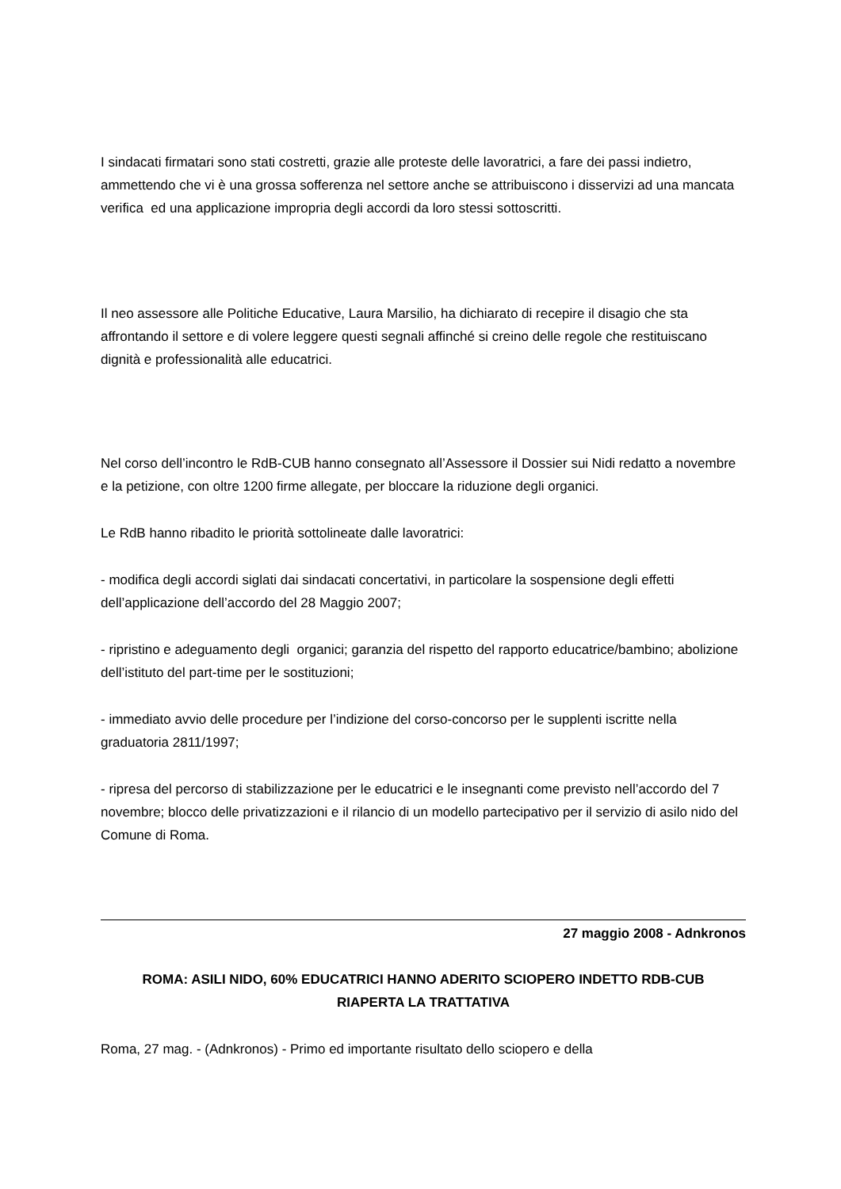I sindacati firmatari sono stati costretti, grazie alle proteste delle lavoratrici, a fare dei passi indietro, ammettendo che vi è una grossa sofferenza nel settore anche se attribuiscono i disservizi ad una mancata verifica ed una applicazione impropria degli accordi da loro stessi sottoscritti.
Il neo assessore alle Politiche Educative, Laura Marsilio, ha dichiarato di recepire il disagio che sta affrontando il settore e di volere leggere questi segnali affinché si creino delle regole che restituiscano dignità e professionalità alle educatrici.
Nel corso dell’incontro le RdB-CUB hanno consegnato all’Assessore il Dossier sui Nidi redatto a novembre e la petizione, con oltre 1200 firme allegate, per bloccare la riduzione degli organici.
Le RdB hanno ribadito le priorità sottolineate dalle lavoratrici:
- modifica degli accordi siglati dai sindacati concertativi, in particolare la sospensione degli effetti dell’applicazione dell’accordo del 28 Maggio 2007;
- ripristino e adeguamento degli organici; garanzia del rispetto del rapporto educatrice/bambino; abolizione dell’istituto del part-time per le sostituzioni;
- immediato avvio delle procedure per l’indizione del corso-concorso per le supplenti iscritte nella graduatoria 2811/1997;
- ripresa del percorso di stabilizzazione per le educatrici e le insegnanti come previsto nell’accordo del 7 novembre; blocco delle privatizzazioni e il rilancio di un modello partecipativo per il servizio di asilo nido del Comune di Roma.
27 maggio 2008 - Adnkronos
ROMA: ASILI NIDO, 60% EDUCATRICI HANNO ADERITO SCIOPERO INDETTO RDB-CUB
RIAPERTA LA TRATTATIVA
Roma, 27 mag. - (Adnkronos) - Primo ed importante risultato dello sciopero e della